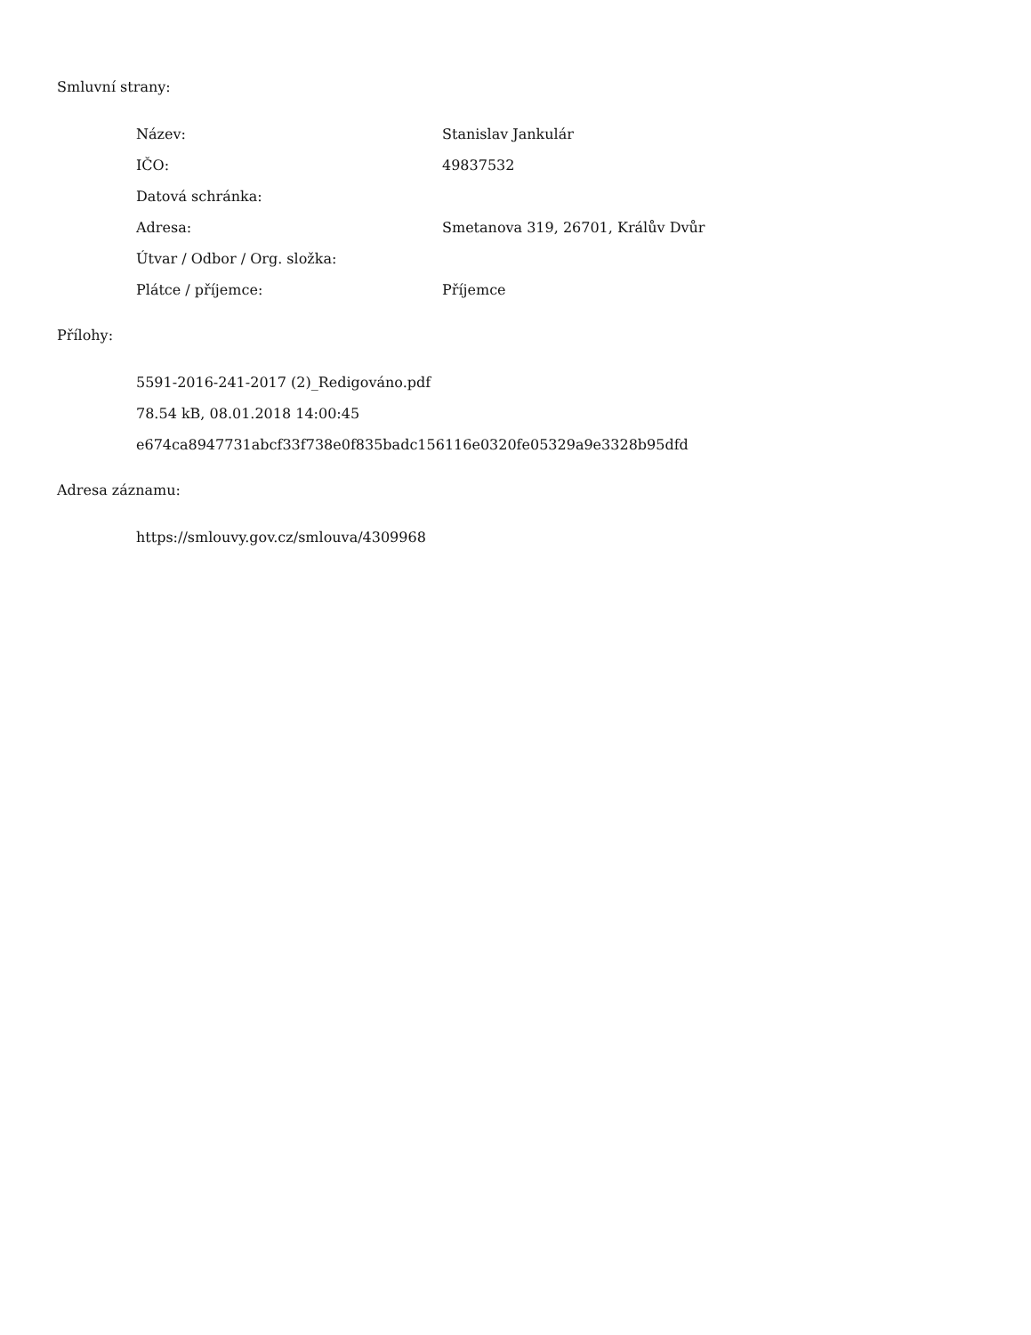Smluvní strany:
| Název: | Stanislav Jankulár |
| IČO: | 49837532 |
| Datová schránka: | |
| Adresa: | Smetanova 319, 26701, Králův Dvůr |
| Útvar / Odbor / Org. složka: | |
| Plátce / příjemce: | Příjemce |
Přílohy:
5591-2016-241-2017 (2)_Redigováno.pdf
78.54 kB, 08.01.2018 14:00:45
e674ca8947731abcf33f738e0f835badc156116e0320fe05329a9e3328b95dfd
Adresa záznamu:
https://smlouvy.gov.cz/smlouva/4309968